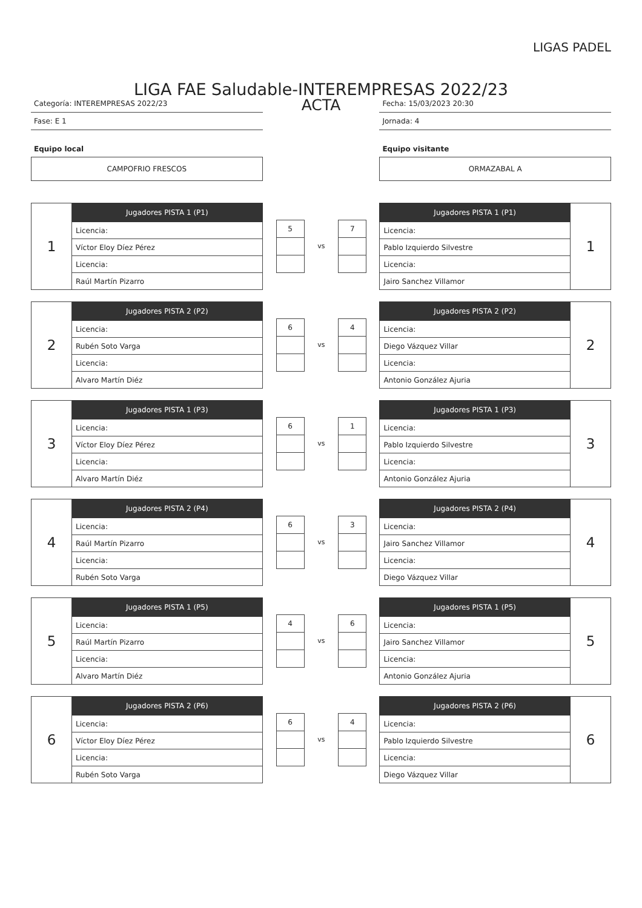LIGAS PADEL
LIGA FAE Saludable-INTEREMPRESAS 2022/23
Categoría: INTEREMPRESAS 2022/23
Fase: E 1
Equipo local
CAMPOFRIO FRESCOS
ACTA
Fecha: 15/03/2023 20:30
Jornada: 4
Equipo visitante
ORMAZABAL A
| 1 | Jugadores PISTA 1 (P1) |
| | Licencia: |
| | Víctor Eloy Díez Pérez |
| | Licencia: |
| | Raúl Martín Pizarro |
5
vs
7
| Jugadores PISTA 1 (P1) | 1 |
| Licencia: | |
| Pablo Izquierdo Silvestre | |
| Licencia: | |
| Jairo Sanchez Villamor | |
| 2 | Jugadores PISTA 2 (P2) |
| | Licencia: |
| | Rubén Soto Varga |
| | Licencia: |
| | Alvaro Martín Diéz |
6
vs
4
| Jugadores PISTA 2 (P2) | 2 |
| Licencia: | |
| Diego Vázquez Villar | |
| Licencia: | |
| Antonio González Ajuria | |
| 3 | Jugadores PISTA 1 (P3) |
| | Licencia: |
| | Víctor Eloy Díez Pérez |
| | Licencia: |
| | Alvaro Martín Diéz |
6
vs
1
| Jugadores PISTA 1 (P3) | 3 |
| Licencia: | |
| Pablo Izquierdo Silvestre | |
| Licencia: | |
| Antonio González Ajuria | |
| 4 | Jugadores PISTA 2 (P4) |
| | Licencia: |
| | Raúl Martín Pizarro |
| | Licencia: |
| | Rubén Soto Varga |
6
vs
3
| Jugadores PISTA 2 (P4) | 4 |
| Licencia: | |
| Jairo Sanchez Villamor | |
| Licencia: | |
| Diego Vázquez Villar | |
| 5 | Jugadores PISTA 1 (P5) |
| | Licencia: |
| | Raúl Martín Pizarro |
| | Licencia: |
| | Alvaro Martín Diéz |
4
vs
6
| Jugadores PISTA 1 (P5) | 5 |
| Licencia: | |
| Jairo Sanchez Villamor | |
| Licencia: | |
| Antonio González Ajuria | |
| 6 | Jugadores PISTA 2 (P6) |
| | Licencia: |
| | Víctor Eloy Díez Pérez |
| | Licencia: |
| | Rubén Soto Varga |
6
vs
4
| Jugadores PISTA 2 (P6) | 6 |
| Licencia: | |
| Pablo Izquierdo Silvestre | |
| Licencia: | |
| Diego Vázquez Villar | |